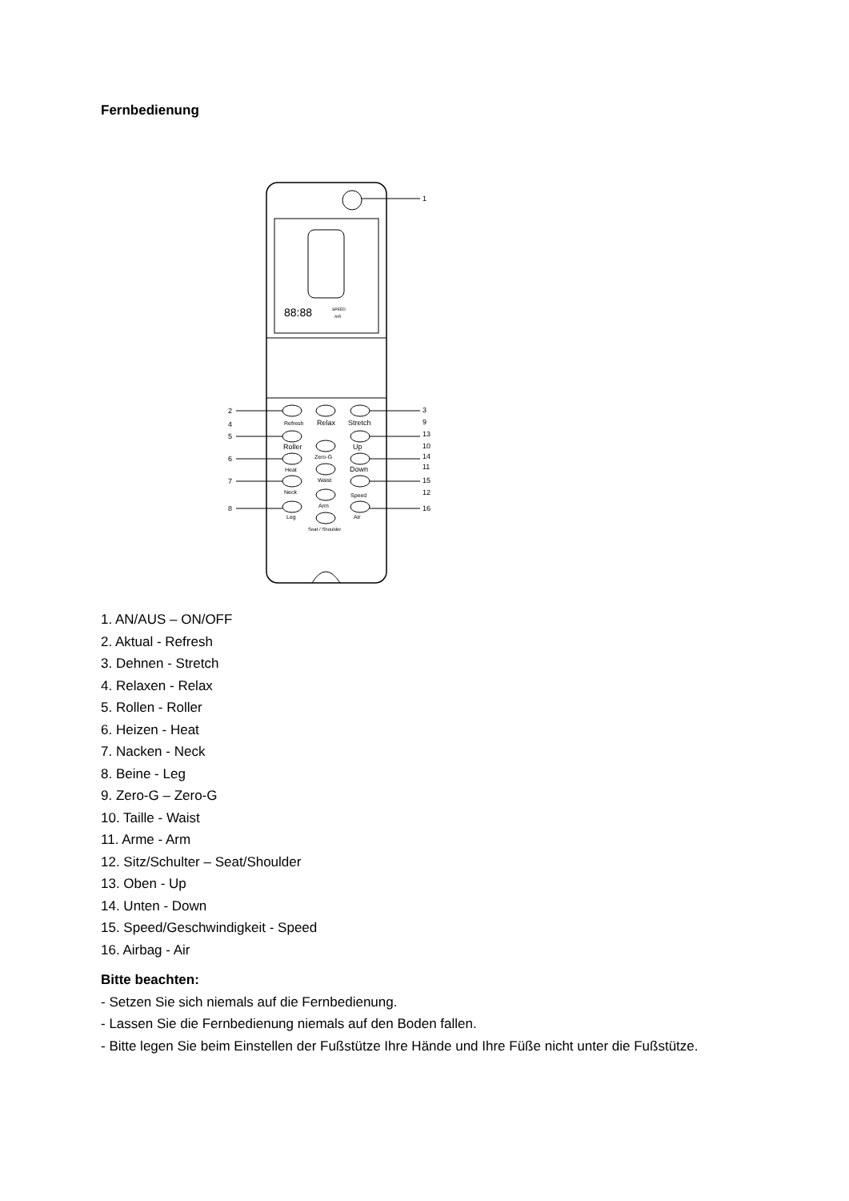Fernbedienung
1
88:88
SPEED
AIR
2
4
5
6
7
8
3
9
13
10
14
11
15
12
16
Refresh
Relax
Stretch
Roller
Zero-G
Up
Heat
Down
Waist
Neck
Arm
Speed
Leg
Air
Seat / Shoulder
1. AN/AUS – ON/OFF
2. Aktual - Refresh
3. Dehnen - Stretch
4. Relaxen - Relax
5. Rollen - Roller
6. Heizen - Heat
7. Nacken - Neck
8. Beine - Leg
9. Zero-G – Zero-G
10. Taille - Waist
11. Arme - Arm
12. Sitz/Schulter – Seat/Shoulder
13. Oben - Up
14. Unten - Down
15. Speed/Geschwindigkeit - Speed
16. Airbag - Air
Bitte beachten:
- Setzen Sie sich niemals auf die Fernbedienung.
- Lassen Sie die Fernbedienung niemals auf den Boden fallen.
- Bitte legen Sie beim Einstellen der Fußstütze Ihre Hände und Ihre Füße nicht unter die Fußstütze.